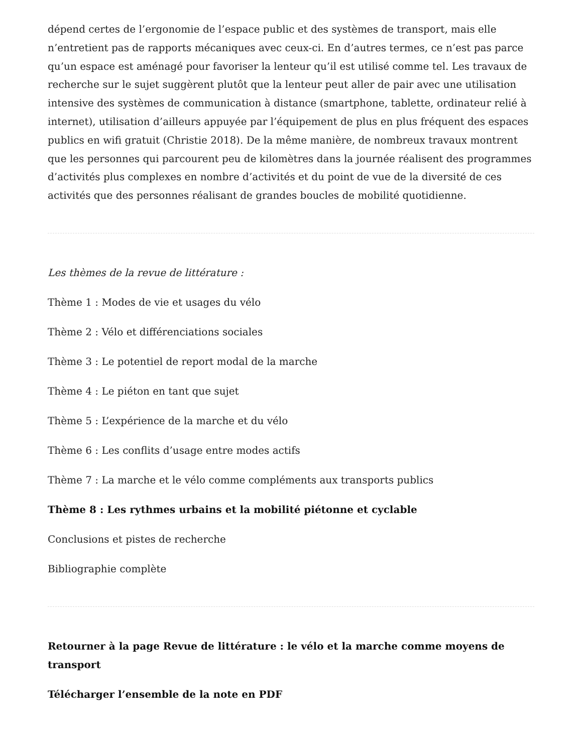dépend certes de l’ergonomie de l’espace public et des systèmes de transport, mais elle n’entretient pas de rapports mécaniques avec ceux-ci. En d’autres termes, ce n’est pas parce qu’un espace est aménagé pour favoriser la lenteur qu’il est utilisé comme tel. Les travaux de recherche sur le sujet suggèrent plutôt que la lenteur peut aller de pair avec une utilisation intensive des systèmes de communication à distance (smartphone, tablette, ordinateur relié à internet), utilisation d’ailleurs appuyée par l’équipement de plus en plus fréquent des espaces publics en wifi gratuit (Christie 2018). De la même manière, de nombreux travaux montrent que les personnes qui parcourent peu de kilomètres dans la journée réalisent des programmes d’activités plus complexes en nombre d’activités et du point de vue de la diversité de ces activités que des personnes réalisant de grandes boucles de mobilité quotidienne.
Les thèmes de la revue de littérature :
Thème 1 : Modes de vie et usages du vélo
Thème 2 : Vélo et différenciations sociales
Thème 3 : Le potentiel de report modal de la marche
Thème 4 : Le piéton en tant que sujet
Thème 5 : L’expérience de la marche et du vélo
Thème 6 : Les conflits d’usage entre modes actifs
Thème 7 : La marche et le vélo comme compléments aux transports publics
Thème 8 : Les rythmes urbains et la mobilité piétonne et cyclable
Conclusions et pistes de recherche
Bibliographie complète
Retourner à la page Revue de littérature : le vélo et la marche comme moyens de transport
Télécharger l’ensemble de la note en PDF